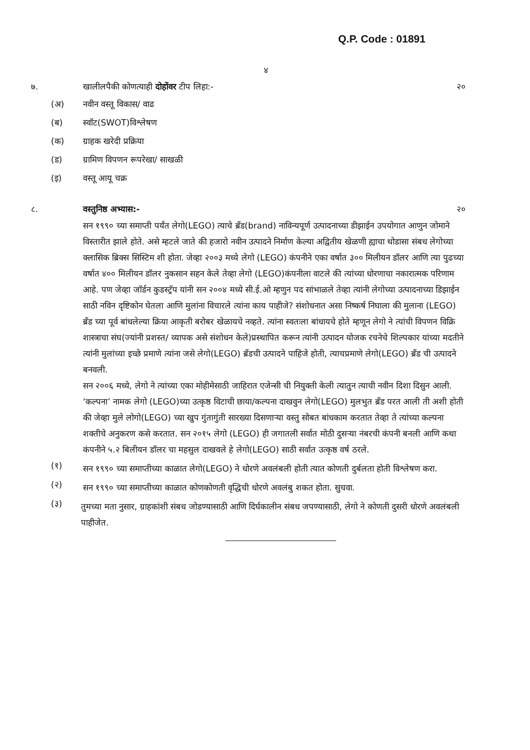Q.P. Code : 01891
४
७. खालीलपैकी कोणत्याही दोहोंवर टीप लिहा:- २०
(अ) नवीन वस्तू विकास/ वाढ
(ब) स्वॉट(SWOT)विश्लेषण
(क) ग्राहक खरेदी प्रक्रिया
(ड) ग्रामिण विपणन रूपरेखा/ साखळी
(इ) वस्तू आयू चक्र
८. वस्तुनिष्ठ अभ्यास:- २०
सन १९९० च्या समाप्ती पर्यंत लेगो(LEGO) त्याचे ब्रँड(brand) नाविन्यपूर्ण उत्पादनाच्या डीझाईन उपयोगात आणुन जोमाने विस्तारीत झाले होते. असे म्हटले जाते की हजारो नवीन उत्पादने निर्माण केल्या अद्वितीय खेळणी ह्याचा थोडासा संबध लेगोच्या क्लासिक ब्रिक्स सिस्टिम शी होता. जेव्हा २००३ मध्ये लेगो (LEGO) कंपनीने एका वर्षात ३०० मिलीयन डॉलर आणि त्या पुढच्या वर्षात ४०० मिलीयन डॉलर नुकसान सहन केले तेव्हा लेगो (LEGO)कंपनीला वाटले की त्यांच्या धोरणाचा नकारात्मक परिणाम आहे. पण जेव्हा जॉर्डन कुडस्ट्रॅप यांनी सन २००४ मध्ये सी.ई.ओ म्हणुन पद सांभाळले तेव्हा त्यांनी लेगोच्या उत्पादनाच्या डिझाईन साठी नविन दृष्टिकोन घेतला आणि मुलांना विचारले त्यांना काय पाहीजे? संशोधनात असा निष्कर्ष निघाला की मुलाना (LEGO) ब्रँड च्या पूर्व बांधलेल्या क्रिया आकृती बरोबर खेळायचे नव्हते. त्यांना स्वतःला बांधायचे होते म्हणून लेगो ने त्यांची विपणन विक्रि शास्त्राचा संघ(ज्यांनी प्रशस्त/ व्यापक असे संशोधन केले)प्रस्थापित करून त्यांनी उत्पादन योजक रचनेचे शिल्पकार यांच्या मदतीने त्यांनी मुलांच्या इच्छे प्रमाणे त्यांना जसे लेगो(LEGO) ब्रँडची उत्पादने पाहिजे होती, त्याचप्रमाणे लेगो(LEGO) ब्रँड ची उत्पादने बनवली.
सन २००६ मध्ये, लेगो ने त्यांच्या एका मोहीमेसाठी जाहिरात एजेन्सी ची नियुक्ती केली त्यातुन त्याची नवीन दिशा दिसुन आली. ‘कल्पना’ नामक लेगो (LEGO)च्या उत्कृष्ठ विटाची छाया/कल्पना दाखवुन लेगो(LEGO) मुलभुत ब्रँड परत आली ती अशी होती की जेव्हा मुले लोगो(LEGO) च्या खुप गुंतागुंती सारख्या दिसणाऱ्या वस्तु सोबत बांधकाम करतात तेव्हा ते त्यांच्या कल्पना शक्तीचे अनुकरण कसे करतात. सन २०१५ लेगो (LEGO) ही जगातली सर्वात मोठी दुसऱ्या नंबरची कंपनी बनली आणि कथा कंपनीने ५.२ बिलीयन डॉलर चा महसुल दाखवले हे लेगो(LEGO) साठी सर्वात उत्कृष्ठ वर्ष ठरले.
(१)
सन १९९० च्या समाप्तीच्या काळात लेगो(LEGO) ने धोरणे अवलंबली होती त्यात कोणती दुर्बलता होती विश्लेषण करा.
(२)
सन १९९० च्या समाप्तीच्या काळात कोणकोणती वृद्धिची धोरणे अवलंबु शकत होता. सुचवा.
(३)
तुमच्या मता नुसार, ग्राहकांशी संबध जोडण्यासाठी आणि दिर्घकालीन संबध जपण्यासाठी, लेगो ने कोणती दुसरी धोरणे अवलंबली पाहीजेत.